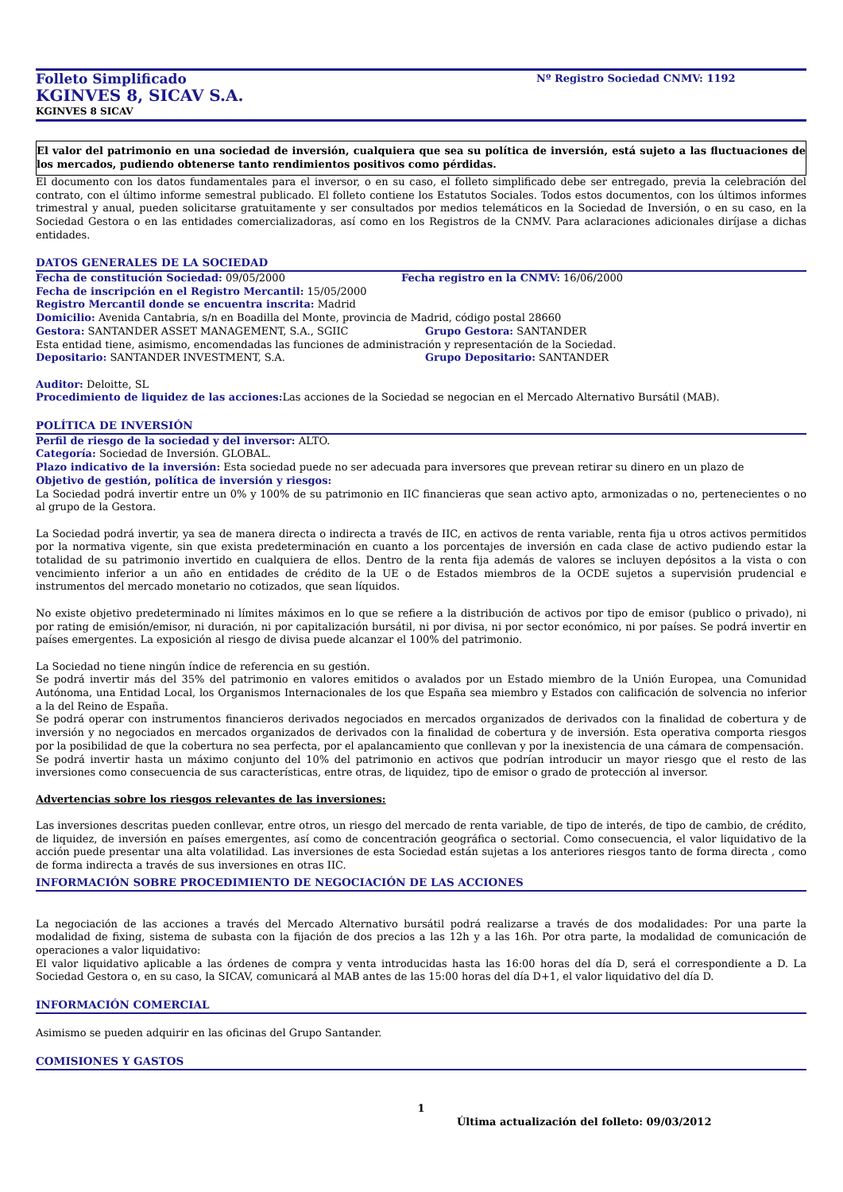Folleto Simplificado
Nº Registro Sociedad CNMV: 1192
KGINVES 8, SICAV S.A.
KGINVES 8 SICAV
El valor del patrimonio en una sociedad de inversión, cualquiera que sea su política de inversión, está sujeto a las fluctuaciones de los mercados, pudiendo obtenerse tanto rendimientos positivos como pérdidas.
El documento con los datos fundamentales para el inversor, o en su caso, el folleto simplificado debe ser entregado, previa la celebración del contrato, con el último informe semestral publicado. El folleto contiene los Estatutos Sociales. Todos estos documentos, con los últimos informes trimestral y anual, pueden solicitarse gratuitamente y ser consultados por medios telemáticos en la Sociedad de Inversión, o en su caso, en la Sociedad Gestora o en las entidades comercializadoras, así como en los Registros de la CNMV. Para aclaraciones adicionales diríjase a dichas entidades.
DATOS GENERALES DE LA SOCIEDAD
Fecha de constitución Sociedad: 09/05/2000 Fecha registro en la CNMV: 16/06/2000
Fecha de inscripción en el Registro Mercantil: 15/05/2000
Registro Mercantil donde se encuentra inscrita: Madrid
Domicilio: Avenida Cantabria, s/n en Boadilla del Monte, provincia de Madrid, código postal 28660
Gestora: SANTANDER ASSET MANAGEMENT, S.A., SGIIC Grupo Gestora: SANTANDER
Esta entidad tiene, asimismo, encomendadas las funciones de administración y representación de la Sociedad.
Depositario: SANTANDER INVESTMENT, S.A. Grupo Depositario: SANTANDER
Auditor: Deloitte, SL
Procedimiento de liquidez de las acciones: Las acciones de la Sociedad se negocian en el Mercado Alternativo Bursátil (MAB).
POLÍTICA DE INVERSIÓN
Perfil de riesgo de la sociedad y del inversor: ALTO.
Categoría: Sociedad de Inversión. GLOBAL.
Plazo indicativo de la inversión: Esta sociedad puede no ser adecuada para inversores que prevean retirar su dinero en un plazo de
Objetivo de gestión, política de inversión y riesgos:
La Sociedad podrá invertir entre un 0% y 100% de su patrimonio en IIC financieras que sean activo apto, armonizadas o no, pertenecientes o no al grupo de la Gestora.
La Sociedad podrá invertir, ya sea de manera directa o indirecta a través de IIC, en activos de renta variable, renta fija u otros activos permitidos por la normativa vigente, sin que exista predeterminación en cuanto a los porcentajes de inversión en cada clase de activo pudiendo estar la totalidad de su patrimonio invertido en cualquiera de ellos. Dentro de la renta fija además de valores se incluyen depósitos a la vista o con vencimiento inferior a un año en entidades de crédito de la UE o de Estados miembros de la OCDE sujetos a supervisión prudencial e instrumentos del mercado monetario no cotizados, que sean líquidos.
No existe objetivo predeterminado ni límites máximos en lo que se refiere a la distribución de activos por tipo de emisor (publico o privado), ni por rating de emisión/emisor, ni duración, ni por capitalización bursátil, ni por divisa, ni por sector económico, ni por países. Se podrá invertir en países emergentes. La exposición al riesgo de divisa puede alcanzar el 100% del patrimonio.
La Sociedad no tiene ningún índice de referencia en su gestión.
Se podrá invertir más del 35% del patrimonio en valores emitidos o avalados por un Estado miembro de la Unión Europea, una Comunidad Autónoma, una Entidad Local, los Organismos Internacionales de los que España sea miembro y Estados con calificación de solvencia no inferior a la del Reino de España.
Se podrá operar con instrumentos financieros derivados negociados en mercados organizados de derivados con la finalidad de cobertura y de inversión y no negociados en mercados organizados de derivados con la finalidad de cobertura y de inversión. Esta operativa comporta riesgos por la posibilidad de que la cobertura no sea perfecta, por el apalancamiento que conllevan y por la inexistencia de una cámara de compensación.
Se podrá invertir hasta un máximo conjunto del 10% del patrimonio en activos que podrían introducir un mayor riesgo que el resto de las inversiones como consecuencia de sus características, entre otras, de liquidez, tipo de emisor o grado de protección al inversor.
Advertencias sobre los riesgos relevantes de las inversiones:
Las inversiones descritas pueden conllevar, entre otros, un riesgo del mercado de renta variable, de tipo de interés, de tipo de cambio, de crédito, de liquidez, de inversión en países emergentes, así como de concentración geográfica o sectorial. Como consecuencia, el valor liquidativo de la acción puede presentar una alta volatilidad. Las inversiones de esta Sociedad están sujetas a los anteriores riesgos tanto de forma directa , como de forma indirecta a través de sus inversiones en otras IIC.
INFORMACIÓN SOBRE PROCEDIMIENTO DE NEGOCIACIÓN DE LAS ACCIONES
La negociación de las acciones a través del Mercado Alternativo bursátil podrá realizarse a través de dos modalidades: Por una parte la modalidad de fixing, sistema de subasta con la fijación de dos precios a las 12h y a las 16h. Por otra parte, la modalidad de comunicación de operaciones a valor liquidativo:
El valor liquidativo aplicable a las órdenes de compra y venta introducidas hasta las 16:00 horas del día D, será el correspondiente a D. La Sociedad Gestora o, en su caso, la SICAV, comunicará al MAB antes de las 15:00 horas del día D+1, el valor liquidativo del día D.
INFORMACIÓN COMERCIAL
Asimismo se pueden adquirir en las oficinas del Grupo Santander.
COMISIONES Y GASTOS
1
Última actualización del folleto: 09/03/2012